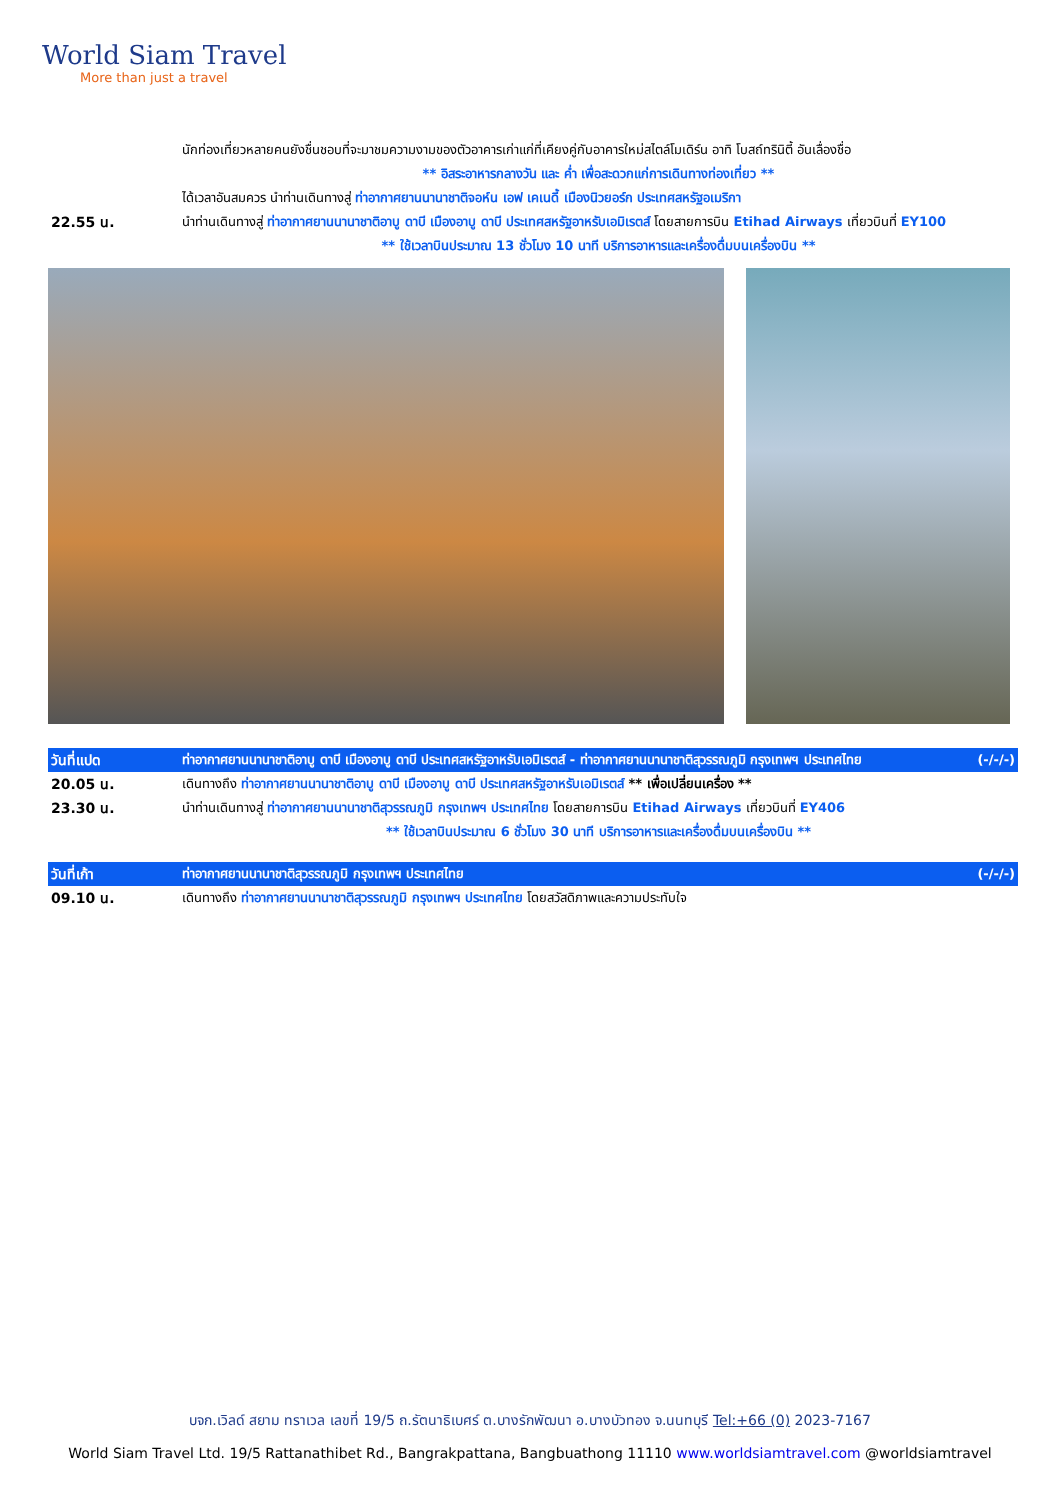World Siam Travel
More than just a travel
| | นักท่องเที่ยวหลายคนยังชื่นชอบที่จะมาชมความงามของตัวอาคารเก่าแก่ที่เคียงคู่กับอาคารใหม่สไตล์โมเดิร์น อาทิ โบสถ์ทรินิตี้ อันเลื่องชื่อ |
| | ** อิสระอาหารกลางวัน และ ค่ำ เพื่อสะดวกแก่การเดินทางท่องเที่ยว ** |
| | ได้เวลาอันสมควร นำท่านเดินทางสู่ ท่าอากาศยานนานาชาติจอห์น เอฟ เคเนดี้ เมืองนิวยอร์ก ประเทศสหรัฐอเมริกา |
| 22.55 น. | นำท่านเดินทางสู่ ท่าอากาศยานนานาชาติอาบู ดาบี เมืองอาบู ดาบี ประเทศสหรัฐอาหรับเอมิเรตส์ โดยสายการบิน Etihad Airways เที่ยวบินที่ EY100 |
| | ** ใช้เวลาบินประมาณ 13 ชั่วโมง 10 นาที บริการอาหารและเครื่องดื่มบนเครื่องบิน ** |
| วันที่แปด | ท่าอากาศยานนานาชาติอาบู ดาบี เมืองอาบู ดาบี ประเทศสหรัฐอาหรับเอมิเรตส์ - ท่าอากาศยานนานาชาติสุวรรณภูมิ กรุงเทพฯ ประเทศไทย (-/-/-) |
| 20.05 น. | เดินทางถึง ท่าอากาศยานนานาชาติอาบู ดาบี เมืองอาบู ดาบี ประเทศสหรัฐอาหรับเอมิเรตส์ ** เพื่อเปลี่ยนเครื่อง ** |
| 23.30 น. | นำท่านเดินทางสู่ ท่าอากาศยานนานาชาติสุวรรณภูมิ กรุงเทพฯ ประเทศไทย โดยสายการบิน Etihad Airways เที่ยวบินที่ EY406 |
| | ** ใช้เวลาบินประมาณ 6 ชั่วโมง 30 นาที บริการอาหารและเครื่องดื่มบนเครื่องบิน ** |
| วันที่เก้า | ท่าอากาศยานนานาชาติสุวรรณภูมิ กรุงเทพฯ ประเทศไทย (-/-/-) |
| 09.10 น. | เดินทางถึง ท่าอากาศยานนานาชาติสุวรรณภูมิ กรุงเทพฯ ประเทศไทย โดยสวัสดิภาพและความประทับใจ |
บจก.เวิลด์ สยาม ทราเวล เลขที่ 19/5 ถ.รัตนาธิเบศร์ ต.บางรักพัฒนา อ.บางบัวทอง จ.นนทบุรี Tel:+66 (0) 2023-7167
World Siam Travel Ltd. 19/5 Rattanathibet Rd., Bangrakpattana, Bangbuathong 11110 www.worldsiamtravel.com @worldsiamtravel